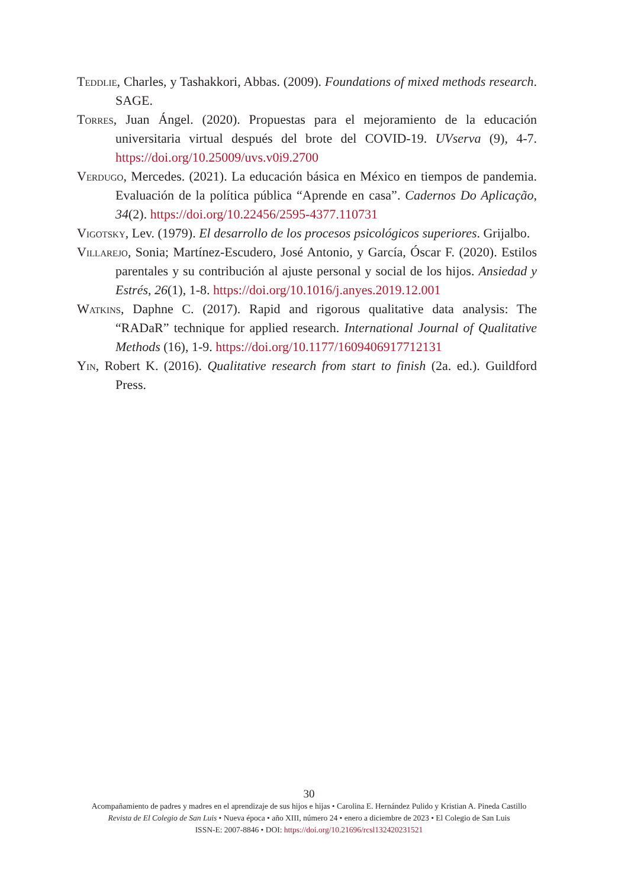Teddlie, Charles, y Tashakkori, Abbas. (2009). Foundations of mixed methods research. SAGE.
Torres, Juan Ángel. (2020). Propuestas para el mejoramiento de la educación universitaria virtual después del brote del COVID-19. UVserva (9), 4-7. https://doi.org/10.25009/uvs.v0i9.2700
Verdugo, Mercedes. (2021). La educación básica en México en tiempos de pandemia. Evaluación de la política pública “Aprende en casa”. Cadernos Do Aplicação, 34(2). https://doi.org/10.22456/2595-4377.110731
Vigotsky, Lev. (1979). El desarrollo de los procesos psicológicos superiores. Grijalbo.
Villarejo, Sonia; Martínez-Escudero, José Antonio, y García, Óscar F. (2020). Estilos parentales y su contribución al ajuste personal y social de los hijos. Ansiedad y Estrés, 26(1), 1-8. https://doi.org/10.1016/j.anyes.2019.12.001
Watkins, Daphne C. (2017). Rapid and rigorous qualitative data analysis: The “RADaR” technique for applied research. International Journal of Qualitative Methods (16), 1-9. https://doi.org/10.1177/1609406917712131
Yin, Robert K. (2016). Qualitative research from start to finish (2a. ed.). Guildford Press.
30
Acompañamiento de padres y madres en el aprendizaje de sus hijos e hijas • Carolina E. Hernández Pulido y Kristian A. Pineda Castillo
Revista de El Colegio de San Luis • Nueva época • año XIII, número 24 • enero a diciembre de 2023 • El Colegio de San Luis
ISSN-E: 2007-8846 • DOI: https://doi.org/10.21696/rcsl132420231521